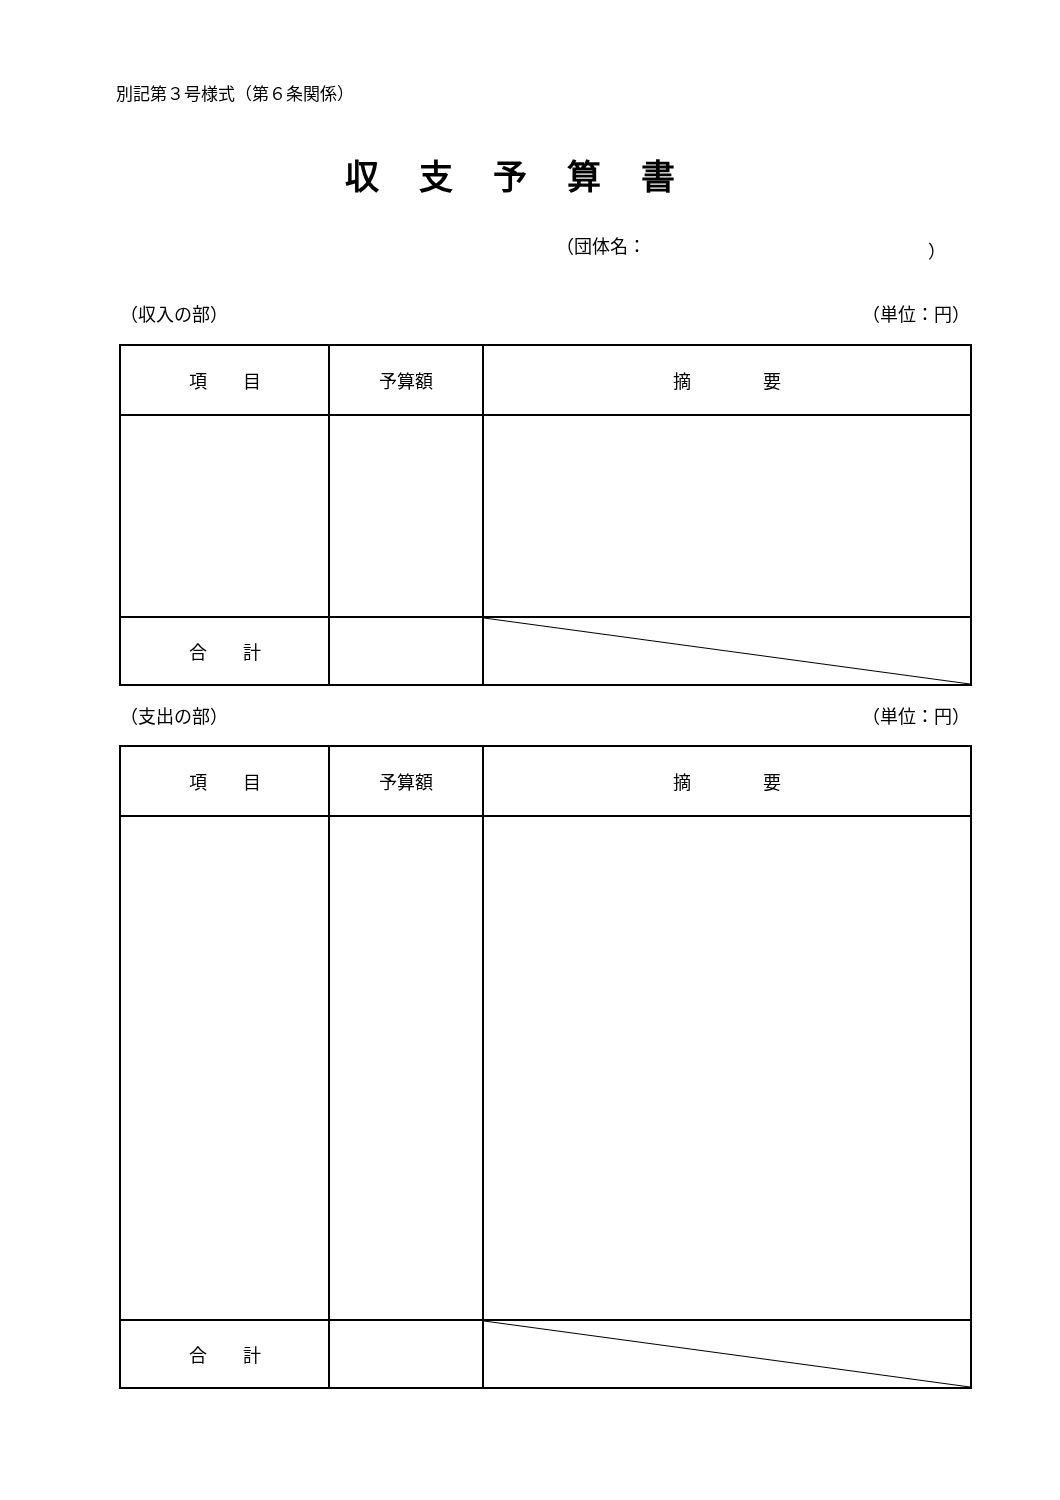別記第３号様式（第６条関係）
収支予算書
（団体名： ）
（収入の部） （単位：円）
| 項 目 | 予算額 | 摘 要 |
| --- | --- | --- |
| 合 計 | | |
（支出の部） （単位：円）
| 項 目 | 予算額 | 摘 要 |
| --- | --- | --- |
| 合 計 | | |